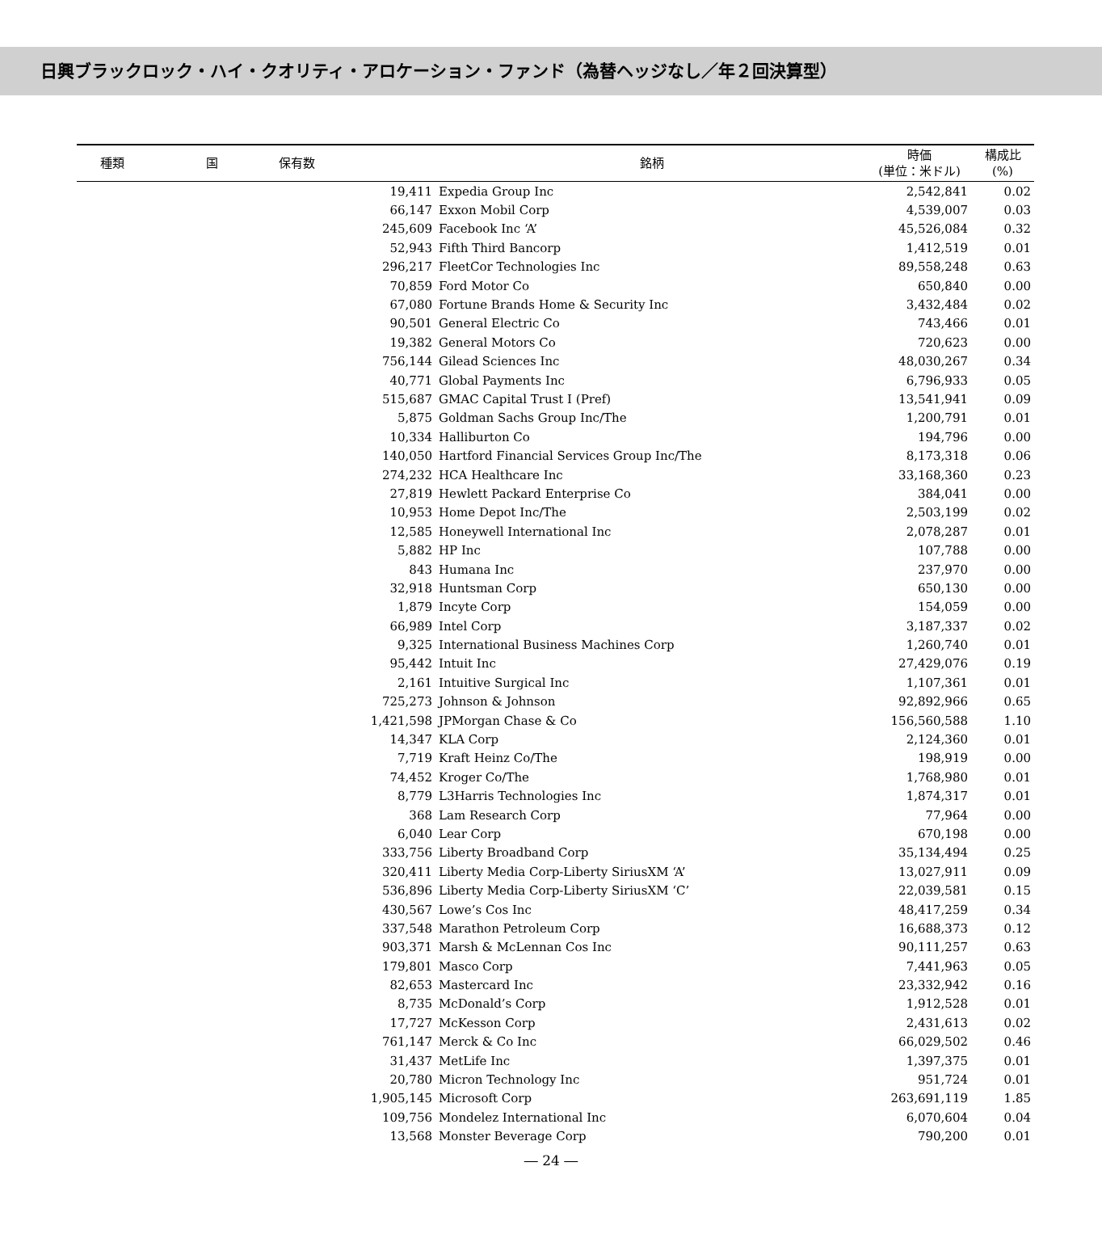日興ブラックロック・ハイ・クオリティ・アロケーション・ファンド（為替ヘッジなし／年２回決算型）
| 種類 | 国 | 保有数 | 銘柄 | 時価 (単位：米ドル) | 構成比 (%) |
| --- | --- | --- | --- | --- | --- |
| | | 19,411 | Expedia Group Inc | 2,542,841 | 0.02 |
| | | 66,147 | Exxon Mobil Corp | 4,539,007 | 0.03 |
| | | 245,609 | Facebook Inc ‘A’ | 45,526,084 | 0.32 |
| | | 52,943 | Fifth Third Bancorp | 1,412,519 | 0.01 |
| | | 296,217 | FleetCor Technologies Inc | 89,558,248 | 0.63 |
| | | 70,859 | Ford Motor Co | 650,840 | 0.00 |
| | | 67,080 | Fortune Brands Home & Security Inc | 3,432,484 | 0.02 |
| | | 90,501 | General Electric Co | 743,466 | 0.01 |
| | | 19,382 | General Motors Co | 720,623 | 0.00 |
| | | 756,144 | Gilead Sciences Inc | 48,030,267 | 0.34 |
| | | 40,771 | Global Payments Inc | 6,796,933 | 0.05 |
| | | 515,687 | GMAC Capital Trust I (Pref) | 13,541,941 | 0.09 |
| | | 5,875 | Goldman Sachs Group Inc/The | 1,200,791 | 0.01 |
| | | 10,334 | Halliburton Co | 194,796 | 0.00 |
| | | 140,050 | Hartford Financial Services Group Inc/The | 8,173,318 | 0.06 |
| | | 274,232 | HCA Healthcare Inc | 33,168,360 | 0.23 |
| | | 27,819 | Hewlett Packard Enterprise Co | 384,041 | 0.00 |
| | | 10,953 | Home Depot Inc/The | 2,503,199 | 0.02 |
| | | 12,585 | Honeywell International Inc | 2,078,287 | 0.01 |
| | | 5,882 | HP Inc | 107,788 | 0.00 |
| | | 843 | Humana Inc | 237,970 | 0.00 |
| | | 32,918 | Huntsman Corp | 650,130 | 0.00 |
| | | 1,879 | Incyte Corp | 154,059 | 0.00 |
| | | 66,989 | Intel Corp | 3,187,337 | 0.02 |
| | | 9,325 | International Business Machines Corp | 1,260,740 | 0.01 |
| | | 95,442 | Intuit Inc | 27,429,076 | 0.19 |
| | | 2,161 | Intuitive Surgical Inc | 1,107,361 | 0.01 |
| | | 725,273 | Johnson & Johnson | 92,892,966 | 0.65 |
| | | 1,421,598 | JPMorgan Chase & Co | 156,560,588 | 1.10 |
| | | 14,347 | KLA Corp | 2,124,360 | 0.01 |
| | | 7,719 | Kraft Heinz Co/The | 198,919 | 0.00 |
| | | 74,452 | Kroger Co/The | 1,768,980 | 0.01 |
| | | 8,779 | L3Harris Technologies Inc | 1,874,317 | 0.01 |
| | | 368 | Lam Research Corp | 77,964 | 0.00 |
| | | 6,040 | Lear Corp | 670,198 | 0.00 |
| | | 333,756 | Liberty Broadband Corp | 35,134,494 | 0.25 |
| | | 320,411 | Liberty Media Corp-Liberty SiriusXM ‘A’ | 13,027,911 | 0.09 |
| | | 536,896 | Liberty Media Corp-Liberty SiriusXM ‘C’ | 22,039,581 | 0.15 |
| | | 430,567 | Lowe’s Cos Inc | 48,417,259 | 0.34 |
| | | 337,548 | Marathon Petroleum Corp | 16,688,373 | 0.12 |
| | | 903,371 | Marsh & McLennan Cos Inc | 90,111,257 | 0.63 |
| | | 179,801 | Masco Corp | 7,441,963 | 0.05 |
| | | 82,653 | Mastercard Inc | 23,332,942 | 0.16 |
| | | 8,735 | McDonald’s Corp | 1,912,528 | 0.01 |
| | | 17,727 | McKesson Corp | 2,431,613 | 0.02 |
| | | 761,147 | Merck & Co Inc | 66,029,502 | 0.46 |
| | | 31,437 | MetLife Inc | 1,397,375 | 0.01 |
| | | 20,780 | Micron Technology Inc | 951,724 | 0.01 |
| | | 1,905,145 | Microsoft Corp | 263,691,119 | 1.85 |
| | | 109,756 | Mondelez International Inc | 6,070,604 | 0.04 |
| | | 13,568 | Monster Beverage Corp | 790,200 | 0.01 |
― 24 ―